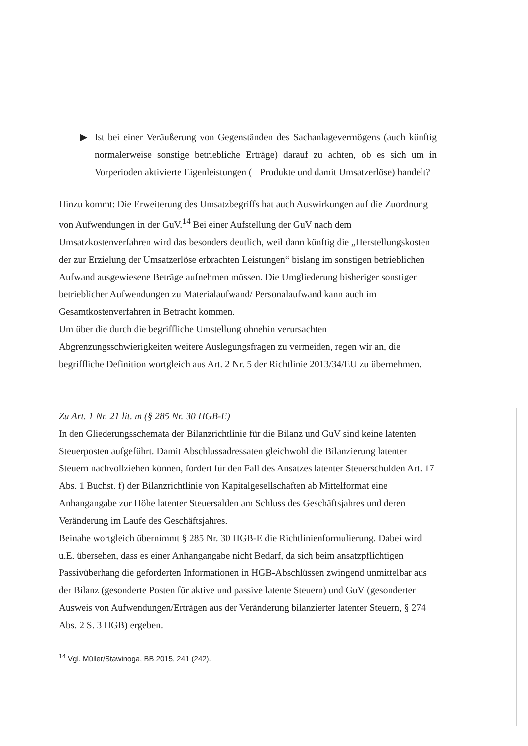▶ Ist bei einer Veräußerung von Gegenständen des Sachanlagevermögens (auch künftig normalerweise sonstige betriebliche Erträge) darauf zu achten, ob es sich um in Vorperioden aktivierte Eigenleistungen (= Produkte und damit Umsatzerlöse) handelt?
Hinzu kommt: Die Erweiterung des Umsatzbegriffs hat auch Auswirkungen auf die Zuordnung von Aufwendungen in der GuV.<sup>14</sup> Bei einer Aufstellung der GuV nach dem Umsatzkostenverfahren wird das besonders deutlich, weil dann künftig die „Herstellungskosten der zur Erzielung der Umsatzerlöse erbrachten Leistungen“ bislang im sonstigen betrieblichen Aufwand ausgewiesene Beträge aufnehmen müssen. Die Umgliederung bisheriger sonstiger betrieblicher Aufwendungen zu Materialaufwand/ Personalaufwand kann auch im Gesamtkostenverfahren in Betracht kommen.
Um über die durch die begriffliche Umstellung ohnehin verursachten Abgrenzungsschwierigkeiten weitere Auslegungsfragen zu vermeiden, regen wir an, die begriffliche Definition wortgleich aus Art. 2 Nr. 5 der Richtlinie 2013/34/EU zu übernehmen.
Zu Art. 1 Nr. 21 lit. m (§ 285 Nr. 30 HGB-E)
In den Gliederungsschemata der Bilanzrichtlinie für die Bilanz und GuV sind keine latenten Steuerposten aufgeführt. Damit Abschlussadressaten gleichwohl die Bilanzierung latenter Steuern nachvollziehen können, fordert für den Fall des Ansatzes latenter Steuerschulden Art. 17 Abs. 1 Buchst. f) der Bilanzrichtlinie von Kapitalgesellschaften ab Mittelformat eine Anhangangabe zur Höhe latenter Steuersalden am Schluss des Geschäftsjahres und deren Veränderung im Laufe des Geschäftsjahres.
Beinahe wortgleich übernimmt § 285 Nr. 30 HGB-E die Richtlinienformulierung. Dabei wird u.E. übersehen, dass es einer Anhangangabe nicht Bedarf, da sich beim ansatzpflichtigen Passivüberhang die geforderten Informationen in HGB-Abschlüssen zwingend unmittelbar aus der Bilanz (gesonderte Posten für aktive und passive latente Steuern) und GuV (gesonderter Ausweis von Aufwendungen/Erträgen aus der Veränderung bilanzierter latenter Steuern, § 274 Abs. 2 S. 3 HGB) ergeben.
<sup>14</sup> Vgl. Müller/Stawinoga, BB 2015, 241 (242).